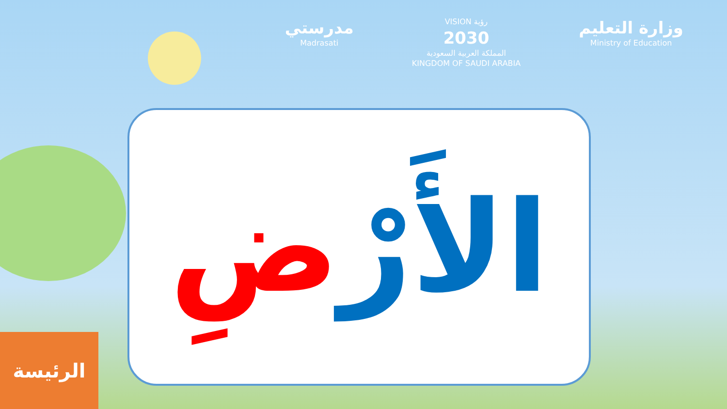مدرستي
Madrasati
VISION رؤية
2030
المملكة العربية السعودية
KINGDOM OF SAUDI ARABIA
وزارة التعليم
Ministry of Education
الأَرْضِ
الرئيسة